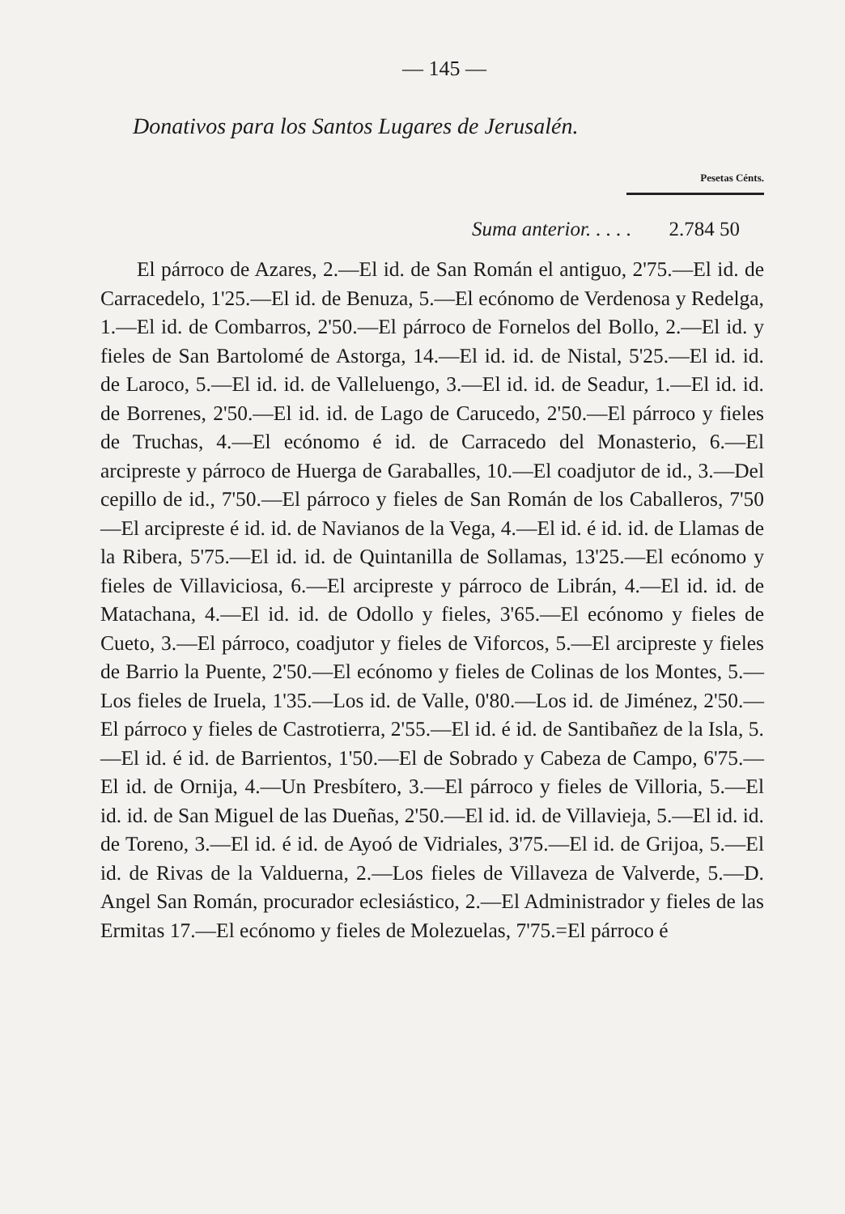— 145 —
Donativos para los Santos Lugares de Jerusalén.
Pesetas Cénts.
Suma anterior. . . . . 2.784 50
El párroco de Azares, 2.—El id. de San Román el antiguo, 2'75.—El id. de Carracedelo, 1'25.—El id. de Benuza, 5.—El ecónomo de Verdenosa y Redelga, 1.—El id. de Combarros, 2'50.—El párroco de Fornelos del Bollo, 2.—El id. y fieles de San Bartolomé de Astorga, 14.—El id. id. de Nistal, 5'25.—El id. id. de Laroco, 5.—El id. id. de Valleluengo, 3.—El id. id. de Seadur, 1.—El id. id. de Borrenes, 2'50.—El id. id. de Lago de Carucedo, 2'50.—El párroco y fieles de Truchas, 4.—El ecónomo é id. de Carracedo del Monasterio, 6.—El arcipreste y párroco de Huerga de Garaballes, 10.—El coadjutor de id., 3.—Del cepillo de id., 7'50.—El párroco y fieles de San Román de los Caballeros, 7'50—El arcipreste é id. id. de Navianos de la Vega, 4.—El id. é id. id. de Llamas de la Ribera, 5'75.—El id. id. de Quintanilla de Sollamas, 13'25.—El ecónomo y fieles de Villaviciosa, 6.—El arcipreste y párroco de Librán, 4.—El id. id. de Matachana, 4.—El id. id. de Odollo y fieles, 3'65.—El ecónomo y fieles de Cueto, 3.—El párroco, coadjutor y fieles de Viforcos, 5.—El arcipreste y fieles de Barrio la Puente, 2'50.—El ecónomo y fieles de Colinas de los Montes, 5.—Los fieles de Iruela, 1'35.—Los id. de Valle, 0'80.—Los id. de Jiménez, 2'50.—El párroco y fieles de Castrotierra, 2'55.—El id. é id. de Santibañez de la Isla, 5.—El id. é id. de Barrientos, 1'50.—El de Sobrado y Cabeza de Campo, 6'75.—El id. de Ornija, 4.—Un Presbítero, 3.—El párroco y fieles de Villoria, 5.—El id. id. de San Miguel de las Dueñas, 2'50.—El id. id. de Villavieja, 5.—El id. id. de Toreno, 3.—El id. é id. de Ayoó de Vidriales, 3'75.—El id. de Grijoa, 5.—El id. de Rivas de la Valduerna, 2.—Los fieles de Villaveza de Valverde, 5.—D. Angel San Román, procurador eclesiástico, 2.—El Administrador y fieles de las Ermitas 17.—El ecónomo y fieles de Molezuelas, 7'75.=El párroco é